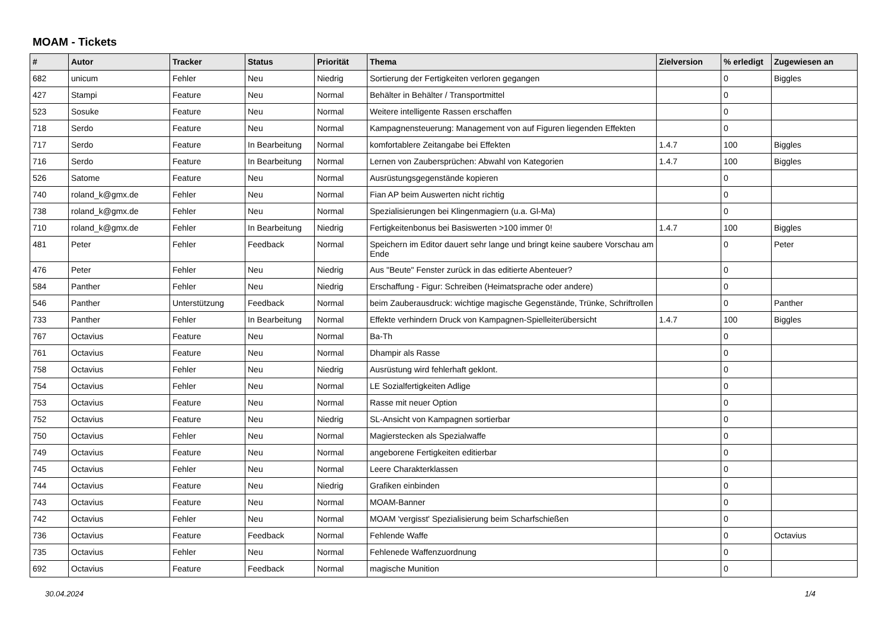MOAM - Tickets
| # | Autor | Tracker | Status | Priorität | Thema | Zielversion | % erledigt | Zugewiesen an |
| --- | --- | --- | --- | --- | --- | --- | --- | --- |
| 682 | unicum | Fehler | Neu | Niedrig | Sortierung der Fertigkeiten verloren gegangen | | 0 | Biggles |
| 427 | Stampi | Feature | Neu | Normal | Behälter in Behälter / Transportmittel | | 0 | |
| 523 | Sosuke | Feature | Neu | Normal | Weitere intelligente Rassen erschaffen | | 0 | |
| 718 | Serdo | Feature | Neu | Normal | Kampagnensteuerung: Management von auf Figuren liegenden Effekten | | 0 | |
| 717 | Serdo | Feature | In Bearbeitung | Normal | komfortablere Zeitangabe bei Effekten | 1.4.7 | 100 | Biggles |
| 716 | Serdo | Feature | In Bearbeitung | Normal | Lernen von Zaubersprüchen: Abwahl von Kategorien | 1.4.7 | 100 | Biggles |
| 526 | Satome | Feature | Neu | Normal | Ausrüstungsgegenstände kopieren | | 0 | |
| 740 | roland_k@gmx.de | Fehler | Neu | Normal | Fian AP beim Auswerten nicht richtig | | 0 | |
| 738 | roland_k@gmx.de | Fehler | Neu | Normal | Spezialisierungen bei Klingenmagiern (u.a. Gl-Ma) | | 0 | |
| 710 | roland_k@gmx.de | Fehler | In Bearbeitung | Niedrig | Fertigkeitenbonus bei Basiswerten >100 immer 0! | 1.4.7 | 100 | Biggles |
| 481 | Peter | Fehler | Feedback | Normal | Speichern im Editor dauert sehr lange und bringt keine saubere Vorschau am Ende | | 0 | Peter |
| 476 | Peter | Fehler | Neu | Niedrig | Aus "Beute" Fenster zurück in das editierte Abenteuer? | | 0 | |
| 584 | Panther | Fehler | Neu | Niedrig | Erschaffung - Figur: Schreiben (Heimatsprache oder andere) | | 0 | |
| 546 | Panther | Unterstützung | Feedback | Normal | beim Zauberausdruck: wichtige magische Gegenstände, Trünke, Schriftrollen | | 0 | Panther |
| 733 | Panther | Fehler | In Bearbeitung | Normal | Effekte verhindern Druck von Kampagnen-Spielleiterübersicht | 1.4.7 | 100 | Biggles |
| 767 | Octavius | Feature | Neu | Normal | Ba-Th | | 0 | |
| 761 | Octavius | Feature | Neu | Normal | Dhampir als Rasse | | 0 | |
| 758 | Octavius | Fehler | Neu | Niedrig | Ausrüstung wird fehlerhaft geklont. | | 0 | |
| 754 | Octavius | Fehler | Neu | Normal | LE Sozialfertigkeiten Adlige | | 0 | |
| 753 | Octavius | Feature | Neu | Normal | Rasse mit neuer Option | | 0 | |
| 752 | Octavius | Feature | Neu | Niedrig | SL-Ansicht von Kampagnen sortierbar | | 0 | |
| 750 | Octavius | Fehler | Neu | Normal | Magierstecken als Spezialwaffe | | 0 | |
| 749 | Octavius | Feature | Neu | Normal | angeborene Fertigkeiten editierbar | | 0 | |
| 745 | Octavius | Fehler | Neu | Normal | Leere Charakterklassen | | 0 | |
| 744 | Octavius | Feature | Neu | Niedrig | Grafiken einbinden | | 0 | |
| 743 | Octavius | Feature | Neu | Normal | MOAM-Banner | | 0 | |
| 742 | Octavius | Fehler | Neu | Normal | MOAM 'vergisst' Spezialisierung beim Scharfschießen | | 0 | |
| 736 | Octavius | Feature | Feedback | Normal | Fehlende Waffe | | 0 | Octavius |
| 735 | Octavius | Fehler | Neu | Normal | Fehlenede Waffenzuordnung | | 0 | |
| 692 | Octavius | Feature | Feedback | Normal | magische Munition | | 0 | |
30.04.2024 1/4